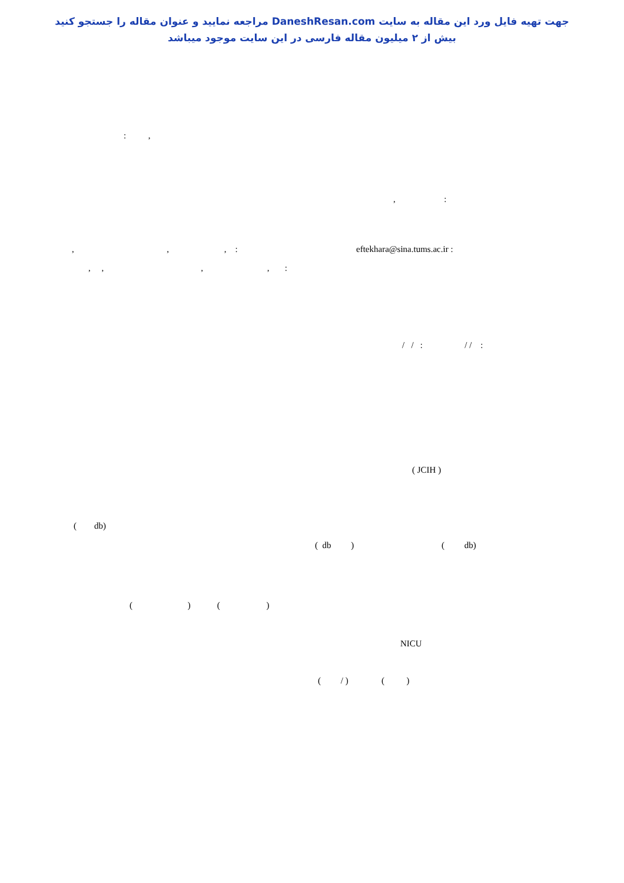جهت تهیه فایل ورد این مقاله به سایت DaneshResan.com مراجعه نمایید و عنوان مقاله را جستجو کنید
بیش از ۲ میلیون مقاله فارسی در این سایت موجود میباشد
: ,
, :
, , , :
eftekhara@sina.tums.ac.ir :
, , , , :
/ / : / / :
( JCIH )
( db)
( db )
( db)
( ) ( )
NICU
( / ) ( )